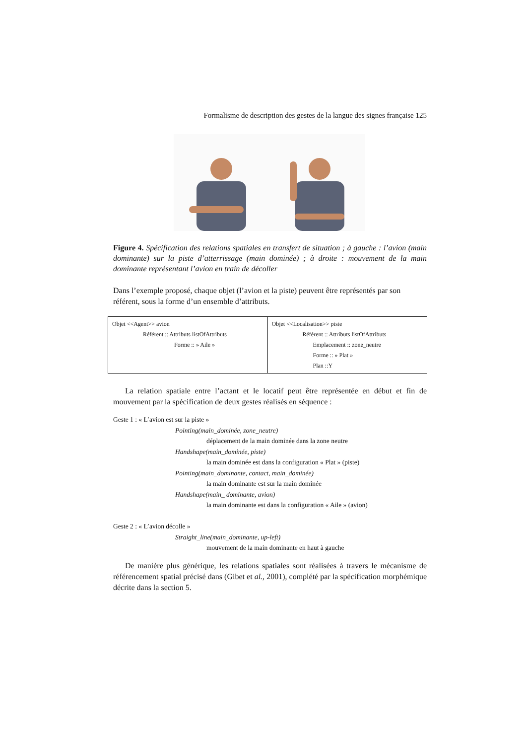Formalisme de description des gestes de la langue des signes française 125
Figure 4. Spécification des relations spatiales en transfert de situation ; à gauche : l’avion (main dominante) sur la piste d’atterrissage (main dominée) ; à droite : mouvement de la main dominante représentant l’avion en train de décoller
Dans l’exemple proposé, chaque objet (l’avion et la piste) peuvent être représentés par son référent, sous la forme d’un ensemble d’attributs.
| Objet <<Agent>> avion Référent :: Attributs listOfAttributs Forme :: » Aile » | Objet <<Localisation>> piste Référent :: Attributs listOfAttributs Emplacement :: zone_neutre Forme :: » Plat » Plan ::Y |
La relation spatiale entre l’actant et le locatif peut être représentée en début et fin de mouvement par la spécification de deux gestes réalisés en séquence :
Geste 1 : « L’avion est sur la piste »
Pointing(main_dominée, zone_neutre)
déplacement de la main dominée dans la zone neutre
Handshape(main_dominée, piste)
la main dominée est dans la configuration « Plat » (piste)
Pointing(main_dominante, contact, main_dominée)
la main dominante est sur la main dominée
Handshape(main_ dominante, avion)
la main dominante est dans la configuration « Aile » (avion)
Geste 2 : « L’avion décolle »
Straight_line(main_dominante, up-left)
mouvement de la main dominante en haut à gauche
De manière plus générique, les relations spatiales sont réalisées à travers le mécanisme de référencement spatial précisé dans (Gibet et al., 2001), complété par la spécification morphémique décrite dans la section 5.